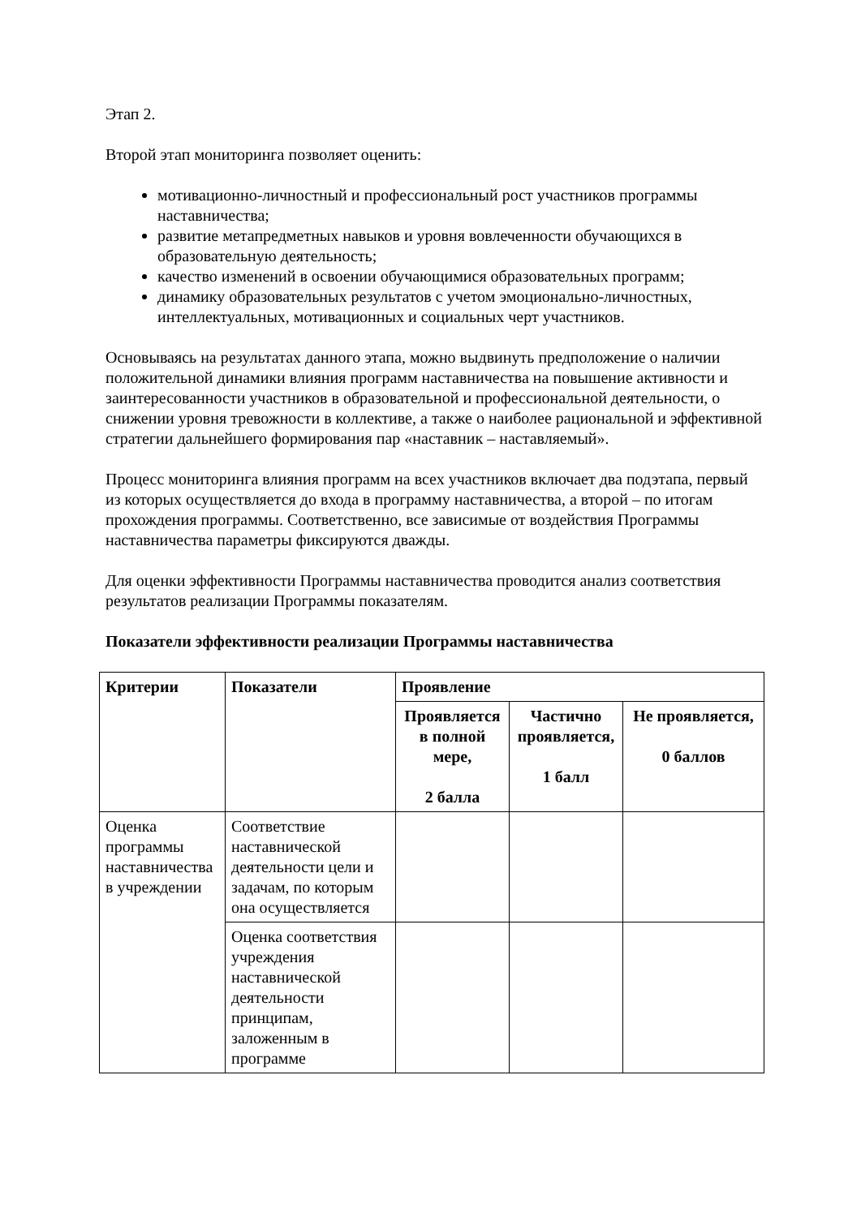Этап 2.
Второй этап мониторинга позволяет оценить:
мотивационно-личностный и профессиональный рост участников программы наставничества;
развитие метапредметных навыков и уровня вовлеченности обучающихся в образовательную деятельность;
качество изменений в освоении обучающимися образовательных программ;
динамику образовательных результатов с учетом эмоционально-личностных, интеллектуальных, мотивационных и социальных черт участников.
Основываясь на результатах данного этапа, можно выдвинуть предположение о наличии положительной динамики влияния программ наставничества на повышение активности и заинтересованности участников в образовательной и профессиональной деятельности, о снижении уровня тревожности в коллективе, а также о наиболее рациональной и эффективной стратегии дальнейшего формирования пар «наставник – наставляемый».
Процесс мониторинга влияния программ на всех участников включает два подэтапа, первый из которых осуществляется до входа в программу наставничества, а второй – по итогам прохождения программы. Соответственно, все зависимые от воздействия Программы наставничества параметры фиксируются дважды.
Для оценки эффективности Программы наставничества проводится анализ соответствия результатов реализации Программы показателям.
Показатели эффективности реализации Программы наставничества
| Критерии | Показатели | Проявление | | |
| --- | --- | --- | --- | --- |
| | | Проявляется в полной мере, 2 балла | Частично проявляется, 1 балл | Не проявляется, 0 баллов |
| Оценка программы наставничества в учреждении | Соответствие наставнической деятельности цели и задачам, по которым она осуществляется | | | |
| | Оценка соответствия учреждения наставнической деятельности принципам, заложенным в программе | | | |